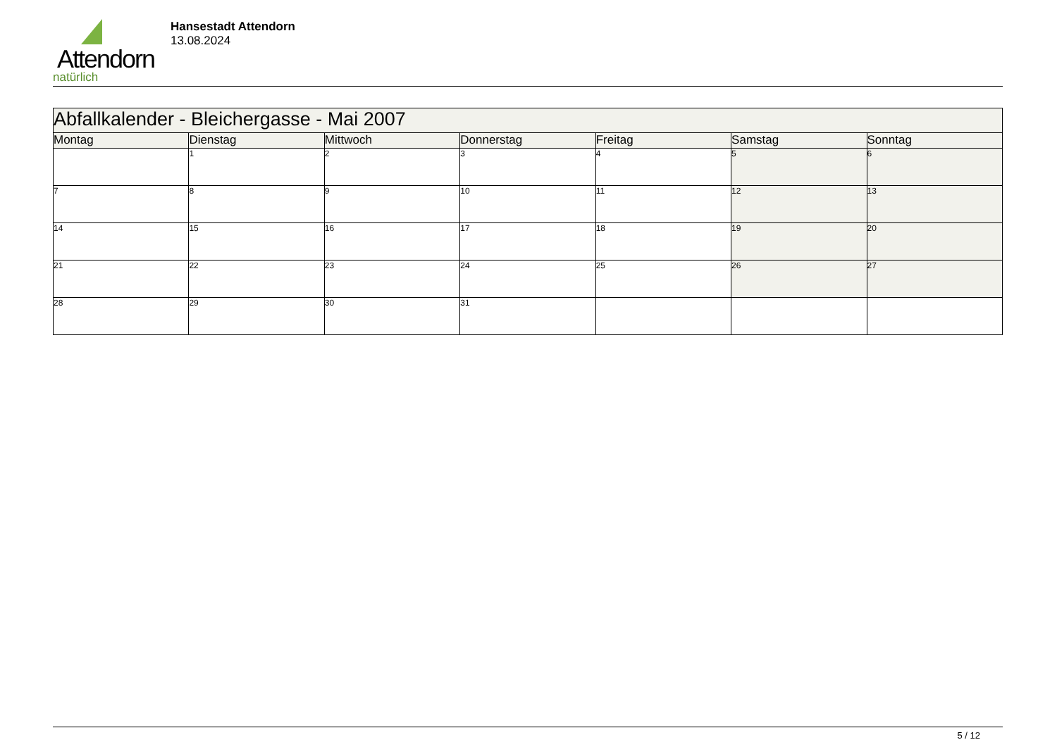Attendorn
natürlich
Hansestadt Attendorn
13.08.2024
| Abfallkalender - Bleichergasse - Mai 2007 | | | | | | |
| Montag | Dienstag | Mittwoch | Donnerstag | Freitag | Samstag | Sonntag |
| | 1 | 2 | 3 | 4 | 5 | 6 |
| 7 | 8 | 9 | 10 | 11 | 12 | 13 |
| 14 | 15 | 16 | 17 | 18 | 19 | 20 |
| 21 | 22 | 23 | 24 | 25 | 26 | 27 |
| 28 | 29 | 30 | 31 | | | |
5 / 12